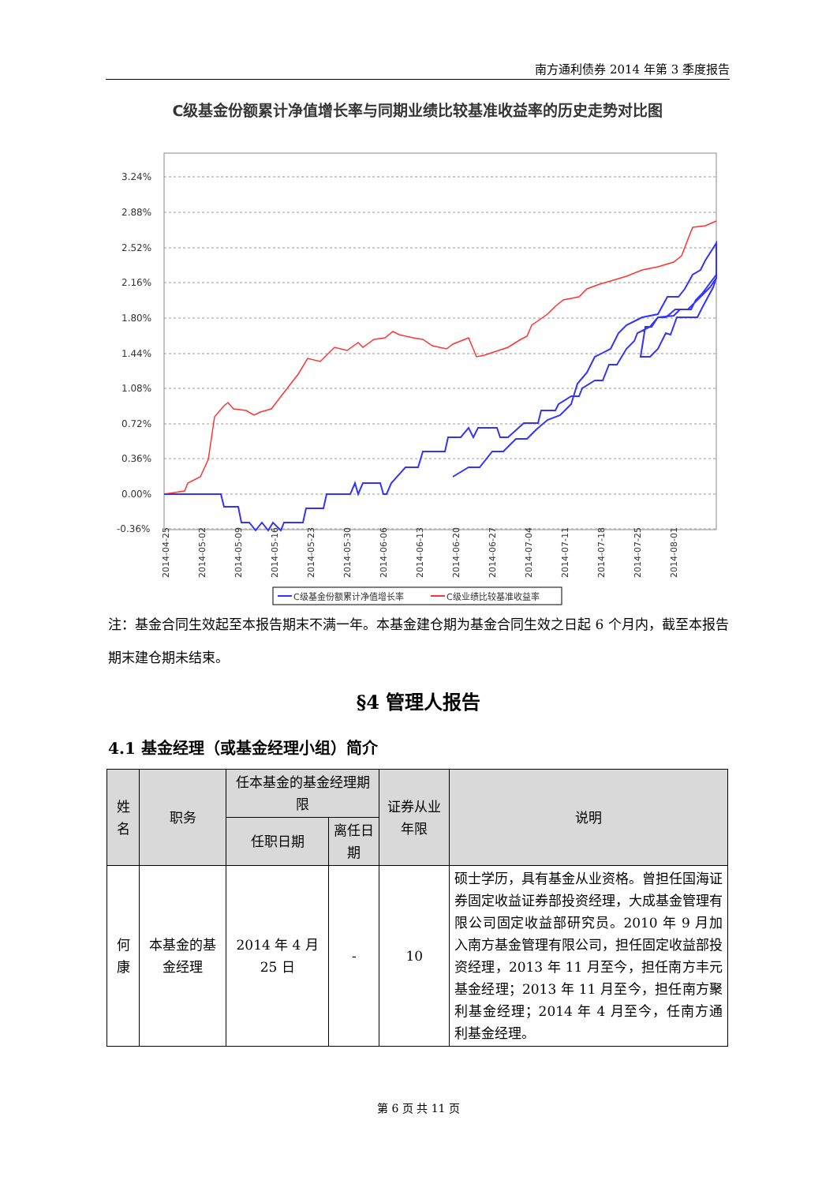南方通利债券 2014 年第 3 季度报告
C级基金份额累计净值增长率与同期业绩比较基准收益率的历史走势对比图
3.24%
2.88%
2.52%
2.16%
1.80%
1.44%
1.08%
0.72%
0.36%
0.00%
-0.36%
2014-04-25
2014-05-02
2014-05-09
2014-05-16
2014-05-23
2014-05-30
2014-06-06
2014-06-13
2014-06-20
2014-06-27
2014-07-04
2014-07-11
2014-07-18
2014-07-25
2014-08-01
C级基金份额累计净值增长率
C级业绩比较基准收益率
注：基金合同生效起至本报告期末不满一年。本基金建仓期为基金合同生效之日起 6 个月内，截至本报告期末建仓期未结束。
§4 管理人报告
4.1 基金经理（或基金经理小组）简介
| 姓名 | 职务 | 任本基金的基金经理期限 | | 证券从业年限 | 说明 |
| --- | --- | --- | --- | --- | --- |
| | | 任职日期 | 离任日期 | | |
| 何康 | 本基金的基金经理 | 2014 年 4 月 25 日 | - | 10 | 硕士学历，具有基金从业资格。曾担任国海证券固定收益证券部投资经理，大成基金管理有限公司固定收益部研究员。2010 年 9 月加入南方基金管理有限公司，担任固定收益部投资经理，2013 年 11 月至今，担任南方丰元基金经理；2013 年 11 月至今，担任南方聚利基金经理；2014 年 4 月至今，任南方通利基金经理。 |
第 6 页 共 11 页